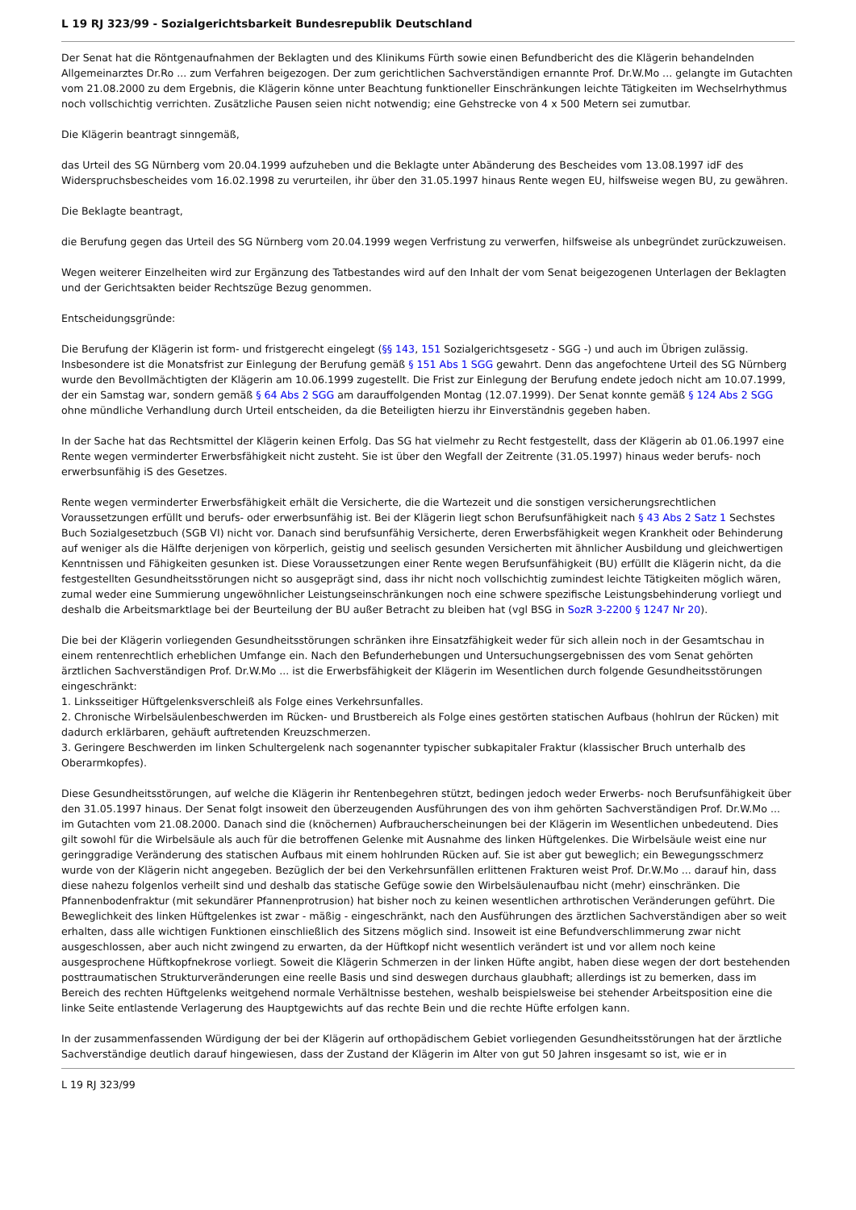L 19 RJ 323/99 - Sozialgerichtsbarkeit Bundesrepublik Deutschland
Der Senat hat die Röntgenaufnahmen der Beklagten und des Klinikums Fürth sowie einen Befundbericht des die Klägerin behandelnden Allgemeinarztes Dr.Ro ... zum Verfahren beigezogen. Der zum gerichtlichen Sachverständigen ernannte Prof. Dr.W.Mo ... gelangte im Gutachten vom 21.08.2000 zu dem Ergebnis, die Klägerin könne unter Beachtung funktioneller Einschränkungen leichte Tätigkeiten im Wechselrhythmus noch vollschichtig verrichten. Zusätzliche Pausen seien nicht notwendig; eine Gehstrecke von 4 x 500 Metern sei zumutbar.
Die Klägerin beantragt sinngemäß,
das Urteil des SG Nürnberg vom 20.04.1999 aufzuheben und die Beklagte unter Abänderung des Bescheides vom 13.08.1997 idF des Widerspruchsbescheides vom 16.02.1998 zu verurteilen, ihr über den 31.05.1997 hinaus Rente wegen EU, hilfsweise wegen BU, zu gewähren.
Die Beklagte beantragt,
die Berufung gegen das Urteil des SG Nürnberg vom 20.04.1999 wegen Verfristung zu verwerfen, hilfsweise als unbegründet zurückzuweisen.
Wegen weiterer Einzelheiten wird zur Ergänzung des Tatbestandes wird auf den Inhalt der vom Senat beigezogenen Unterlagen der Beklagten und der Gerichtsakten beider Rechtszüge Bezug genommen.
Entscheidungsgründe:
Die Berufung der Klägerin ist form- und fristgerecht eingelegt (§§ 143, 151 Sozialgerichtsgesetz - SGG -) und auch im Übrigen zulässig. Insbesondere ist die Monatsfrist zur Einlegung der Berufung gemäß § 151 Abs 1 SGG gewahrt. Denn das angefochtene Urteil des SG Nürnberg wurde den Bevollmächtigten der Klägerin am 10.06.1999 zugestellt. Die Frist zur Einlegung der Berufung endete jedoch nicht am 10.07.1999, der ein Samstag war, sondern gemäß § 64 Abs 2 SGG am darauffolgenden Montag (12.07.1999). Der Senat konnte gemäß § 124 Abs 2 SGG ohne mündliche Verhandlung durch Urteil entscheiden, da die Beteiligten hierzu ihr Einverständnis gegeben haben.
In der Sache hat das Rechtsmittel der Klägerin keinen Erfolg. Das SG hat vielmehr zu Recht festgestellt, dass der Klägerin ab 01.06.1997 eine Rente wegen verminderter Erwerbsfähigkeit nicht zusteht. Sie ist über den Wegfall der Zeitrente (31.05.1997) hinaus weder berufs- noch erwerbsunfähig iS des Gesetzes.
Rente wegen verminderter Erwerbsfähigkeit erhält die Versicherte, die die Wartezeit und die sonstigen versicherungsrechtlichen Voraussetzungen erfüllt und berufs- oder erwerbsunfähig ist. Bei der Klägerin liegt schon Berufsunfähigkeit nach § 43 Abs 2 Satz 1 Sechstes Buch Sozialgesetzbuch (SGB VI) nicht vor. Danach sind berufsunfähig Versicherte, deren Erwerbsfähigkeit wegen Krankheit oder Behinderung auf weniger als die Hälfte derjenigen von körperlich, geistig und seelisch gesunden Versicherten mit ähnlicher Ausbildung und gleichwertigen Kenntnissen und Fähigkeiten gesunken ist. Diese Voraussetzungen einer Rente wegen Berufsunfähigkeit (BU) erfüllt die Klägerin nicht, da die festgestellten Gesundheitsstörungen nicht so ausgeprägt sind, dass ihr nicht noch vollschichtig zumindest leichte Tätigkeiten möglich wären, zumal weder eine Summierung ungewöhnlicher Leistungseinschränkungen noch eine schwere spezifische Leistungsbehinderung vorliegt und deshalb die Arbeitsmarktlage bei der Beurteilung der BU außer Betracht zu bleiben hat (vgl BSG in SozR 3-2200 § 1247 Nr 20).
Die bei der Klägerin vorliegenden Gesundheitsstörungen schränken ihre Einsatzfähigkeit weder für sich allein noch in der Gesamtschau in einem rentenrechtlich erheblichen Umfange ein. Nach den Befunderhebungen und Untersuchungsergebnissen des vom Senat gehörten ärztlichen Sachverständigen Prof. Dr.W.Mo ... ist die Erwerbsfähigkeit der Klägerin im Wesentlichen durch folgende Gesundheitsstörungen eingeschränkt:
1. Linksseitiger Hüftgelenksverschleiß als Folge eines Verkehrsunfalles.
2. Chronische Wirbelsäulenbeschwerden im Rücken- und Brustbereich als Folge eines gestörten statischen Aufbaus (hohlrun der Rücken) mit dadurch erklärbaren, gehäuft auftretenden Kreuzschmerzen.
3. Geringere Beschwerden im linken Schultergelenk nach sogenannter typischer subkapitaler Fraktur (klassischer Bruch unterhalb des Oberarmkopfes).
Diese Gesundheitsstörungen, auf welche die Klägerin ihr Rentenbegehren stützt, bedingen jedoch weder Erwerbs- noch Berufsunfähigkeit über den 31.05.1997 hinaus. Der Senat folgt insoweit den überzeugenden Ausführungen des von ihm gehörten Sachverständigen Prof. Dr.W.Mo ... im Gutachten vom 21.08.2000. Danach sind die (knöchernen) Aufbraucherscheinungen bei der Klägerin im Wesentlichen unbedeutend. Dies gilt sowohl für die Wirbelsäule als auch für die betroffenen Gelenke mit Ausnahme des linken Hüftgelenkes. Die Wirbelsäule weist eine nur geringgradige Veränderung des statischen Aufbaus mit einem hohlrunden Rücken auf. Sie ist aber gut beweglich; ein Bewegungsschmerz wurde von der Klägerin nicht angegeben. Bezüglich der bei den Verkehrsunfällen erlittenen Frakturen weist Prof. Dr.W.Mo ... darauf hin, dass diese nahezu folgenlos verheilt sind und deshalb das statische Gefüge sowie den Wirbelsäulenaufbau nicht (mehr) einschränken. Die Pfannenbodenfraktur (mit sekundärer Pfannenprotrusion) hat bisher noch zu keinen wesentlichen arthrotischen Veränderungen geführt. Die Beweglichkeit des linken Hüftgelenkes ist zwar - mäßig - eingeschränkt, nach den Ausführungen des ärztlichen Sachverständigen aber so weit erhalten, dass alle wichtigen Funktionen einschließlich des Sitzens möglich sind. Insoweit ist eine Befundverschlimmerung zwar nicht ausgeschlossen, aber auch nicht zwingend zu erwarten, da der Hüftkopf nicht wesentlich verändert ist und vor allem noch keine ausgesprochene Hüftkopfnekrose vorliegt. Soweit die Klägerin Schmerzen in der linken Hüfte angibt, haben diese wegen der dort bestehenden posttraumatischen Strukturveränderungen eine reelle Basis und sind deswegen durchaus glaubhaft; allerdings ist zu bemerken, dass im Bereich des rechten Hüftgelenks weitgehend normale Verhältnisse bestehen, weshalb beispielsweise bei stehender Arbeitsposition eine die linke Seite entlastende Verlagerung des Hauptgewichts auf das rechte Bein und die rechte Hüfte erfolgen kann.
In der zusammenfassenden Würdigung der bei der Klägerin auf orthopädischem Gebiet vorliegenden Gesundheitsstörungen hat der ärztliche Sachverständige deutlich darauf hingewiesen, dass der Zustand der Klägerin im Alter von gut 50 Jahren insgesamt so ist, wie er in
L 19 RJ 323/99